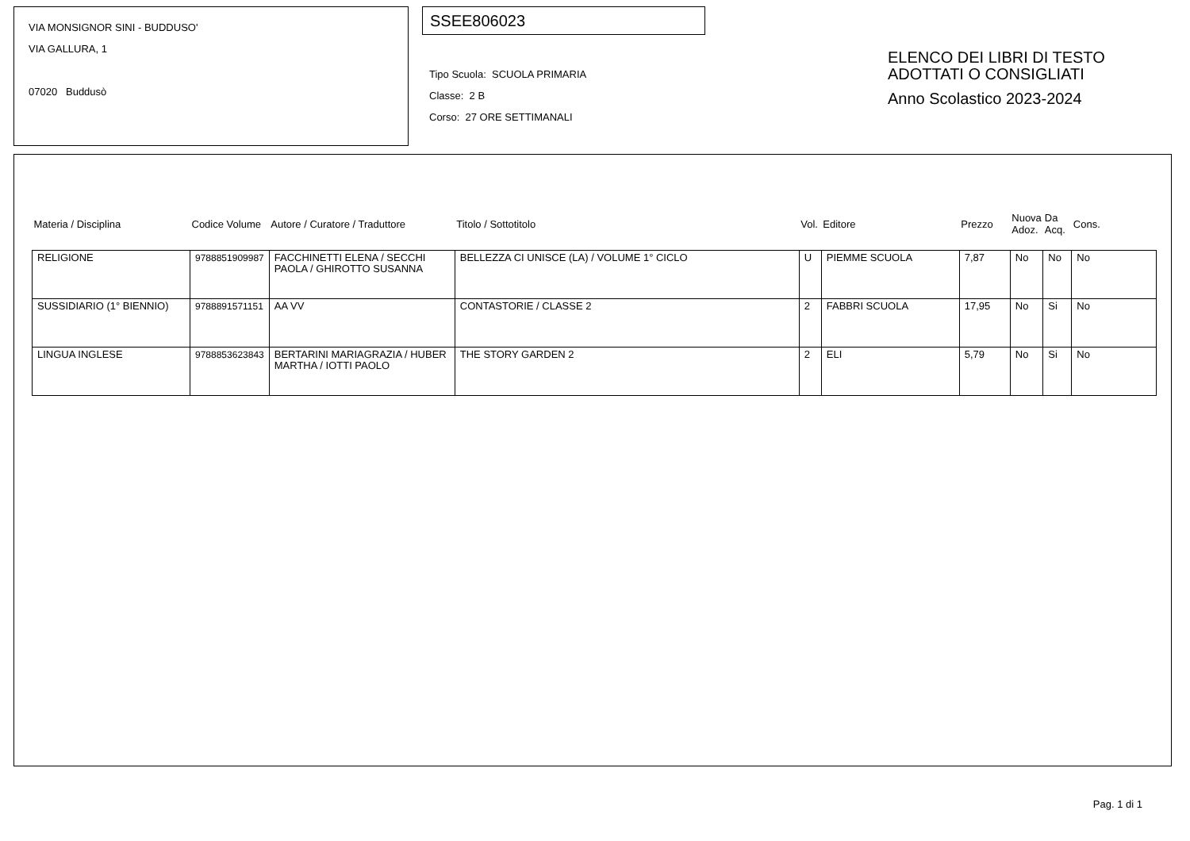VIA MONSIGNOR SINI - BUDDUSO'
VIA GALLURA, 1
07020 Buddusò
SSEE806023
Tipo Scuola: SCUOLA PRIMARIA
Classe: 2 B
Corso: 27 ORE SETTIMANALI
ELENCO DEI LIBRI DI TESTO
ADOTTATI O CONSIGLIATI
Anno Scolastico 2023-2024
| Materia / Disciplina | Codice Volume | Autore / Curatore / Traduttore | Titolo / Sottotitolo | Vol. | Editore | Prezzo | Nuova Adoz. | Da Acq. | Cons. |
| --- | --- | --- | --- | --- | --- | --- | --- | --- | --- |
| RELIGIONE | 9788851909987 | FACCHINETTI ELENA / SECCHI PAOLA / GHIROTTO SUSANNA | BELLEZZA CI UNISCE (LA) / VOLUME 1° CICLO | U | PIEMME SCUOLA | 7,87 | No | No | No |
| SUSSIDIARIO (1° BIENNIO) | 9788891571151 | AA VV | CONTASTORIE / CLASSE 2 | 2 | FABBRI SCUOLA | 17,95 | No | Si | No |
| LINGUA INGLESE | 9788853623843 | BERTARINI MARIAGRAZIA / HUBER MARTHA / IOTTI PAOLO | THE STORY GARDEN 2 | 2 | ELI | 5,79 | No | Si | No |
Pag. 1 di 1